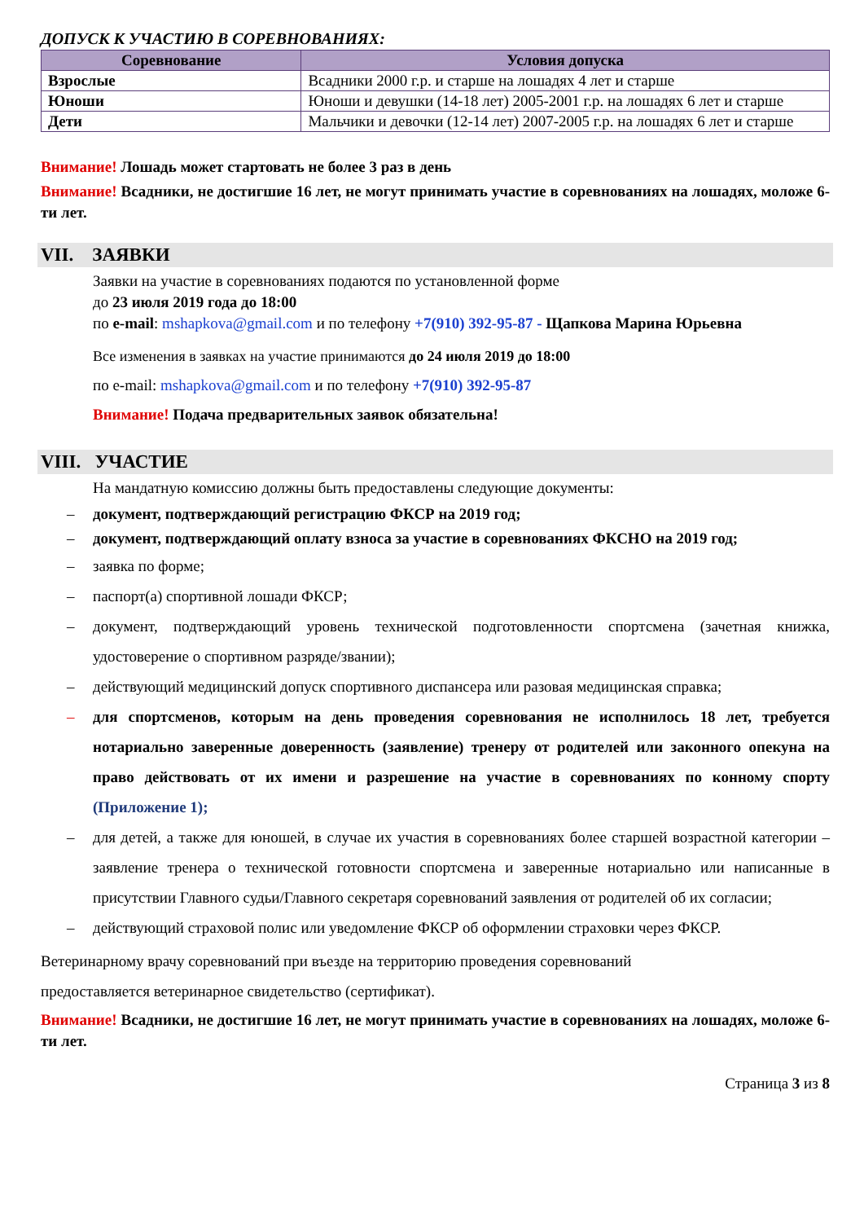ДОПУСК К УЧАСТИЮ В СОРЕВНОВАНИЯХ:
| Соревнование | Условия допуска |
| --- | --- |
| Взрослые | Всадники 2000 г.р. и старше на лошадях 4 лет и старше |
| Юноши | Юноши и девушки (14-18 лет) 2005-2001 г.р. на лошадях 6 лет и старше |
| Дети | Мальчики и девочки (12-14 лет) 2007-2005 г.р. на лошадях 6 лет и старше |
Внимание! Лошадь может стартовать не более 3 раз в день
Внимание! Всадники, не достигшие 16 лет, не могут принимать участие в соревнованиях на лошадях, моложе 6-ти лет.
VII. ЗАЯВКИ
Заявки на участие в соревнованиях подаются по установленной форме
до 23 июля 2019 года до 18:00
по e-mail: mshapkova@gmail.com и по телефону +7(910) 392-95-87 - Щапкова Марина Юрьевна
Все изменения в заявках на участие принимаются до 24 июля 2019 до 18:00
по e-mail: mshapkova@gmail.com и по телефону +7(910) 392-95-87
Внимание! Подача предварительных заявок обязательна!
VIII. УЧАСТИЕ
На мандатную комиссию должны быть предоставлены следующие документы:
– документ, подтверждающий регистрацию ФКСР на 2019 год;
– документ, подтверждающий оплату взноса за участие в соревнованиях ФКСНО на 2019 год;
– заявка по форме;
– паспорт(а) спортивной лошади ФКСР;
– документ, подтверждающий уровень технической подготовленности спортсмена (зачетная книжка, удостоверение о спортивном разряде/звании);
– действующий медицинский допуск спортивного диспансера или разовая медицинская справка;
– для спортсменов, которым на день проведения соревнования не исполнилось 18 лет, требуется нотариально заверенные доверенность (заявление) тренеру от родителей или законного опекуна на право действовать от их имени и разрешение на участие в соревнованиях по конному спорту (Приложение 1);
– для детей, а также для юношей, в случае их участия в соревнованиях более старшей возрастной категории – заявление тренера о технической готовности спортсмена и заверенные нотариально или написанные в присутствии Главного судьи/Главного секретаря соревнований заявления от родителей об их согласии;
– действующий страховой полис или уведомление ФКСР об оформлении страховки через ФКСР.
Ветеринарному врачу соревнований при въезде на территорию проведения соревнований
предоставляется ветеринарное свидетельство (сертификат).
Внимание! Всадники, не достигшие 16 лет, не могут принимать участие в соревнованиях на лошадях, моложе 6-ти лет.
Страница 3 из 8